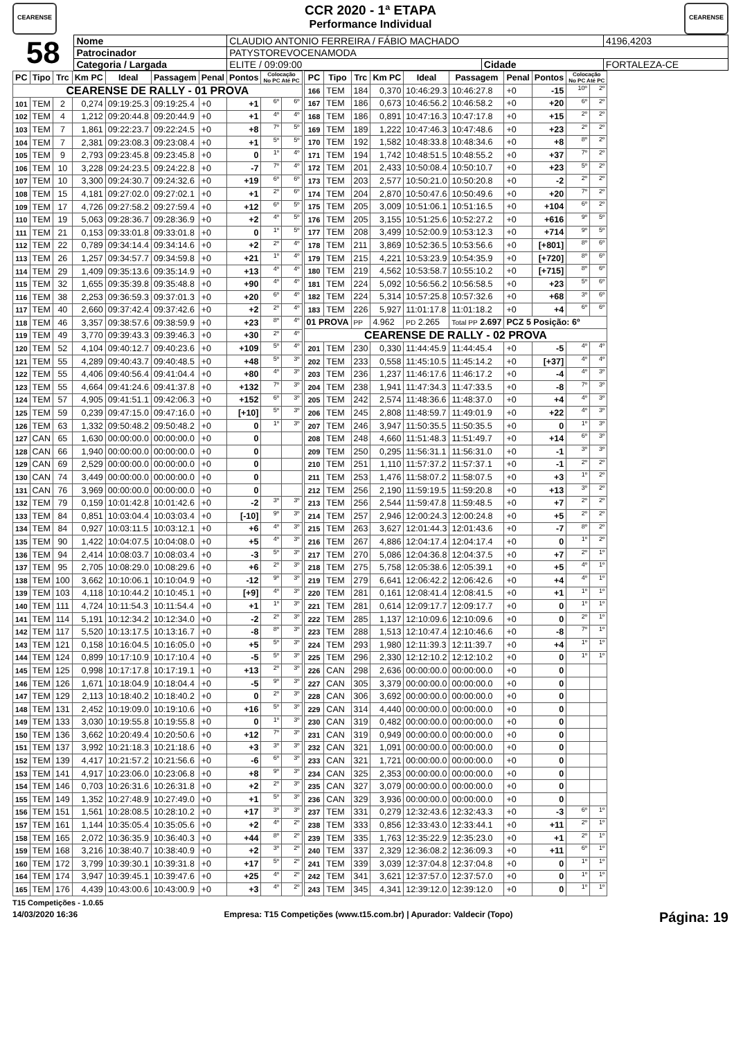CEARENSE
CCR 2020 - 1ª ETAPA
Performance Individual
CEARENSE
| 58 | Nome | CLAUDIO ANTONIO FERREIRA / FÁBIO MACHADO | | | 4196,4203 |
| | Patrocinador | PATYSTOREVOCENAMODA | | | |
| | Categoria / Largada | ELITE / 09:09:00 | Cidade | FORTALEZA-CE | |
| PC | Tipo | Trc | Km PC | Ideal | Passagem | Penal | Pontos | Colocação No PC Até PC | |
| --- | --- | --- | --- | --- | --- | --- | --- | --- | --- |
| CEARENSE DE RALLY - 01 PROVA | | | | | | | | | |
| 101 | TEM | 2 | 0,274 | 09:19:25.3 | 09:19:25.4 | +0 | +1 | 6º | 6º |
| 102 | TEM | 4 | 1,212 | 09:20:44.8 | 09:20:44.9 | +0 | +1 | 4º | 4º |
| 103 | TEM | 7 | 1,861 | 09:22:23.7 | 09:22:24.5 | +0 | +8 | 7º | 5º |
| 104 | TEM | 7 | 2,381 | 09:23:08.3 | 09:23:08.4 | +0 | +1 | 5º | 5º |
| 105 | TEM | 9 | 2,793 | 09:23:45.8 | 09:23:45.8 | +0 | 0 | 1º | 4º |
| 106 | TEM | 10 | 3,228 | 09:24:23.5 | 09:24:22.8 | +0 | -7 | 7º | 4º |
| 107 | TEM | 10 | 3,300 | 09:24:30.7 | 09:24:32.6 | +0 | +19 | 6º | 6º |
| 108 | TEM | 15 | 4,181 | 09:27:02.0 | 09:27:02.1 | +0 | +1 | 2º | 6º |
| 109 | TEM | 17 | 4,726 | 09:27:58.2 | 09:27:59.4 | +0 | +12 | 6º | 5º |
| 110 | TEM | 19 | 5,063 | 09:28:36.7 | 09:28:36.9 | +0 | +2 | 4º | 5º |
| 111 | TEM | 21 | 0,153 | 09:33:01.8 | 09:33:01.8 | +0 | 0 | 1º | 5º |
| 112 | TEM | 22 | 0,789 | 09:34:14.4 | 09:34:14.6 | +0 | +2 | 2º | 4º |
| 113 | TEM | 26 | 1,257 | 09:34:57.7 | 09:34:59.8 | +0 | +21 | 1º | 4º |
| 114 | TEM | 29 | 1,409 | 09:35:13.6 | 09:35:14.9 | +0 | +13 | 4º | 4º |
| 115 | TEM | 32 | 1,655 | 09:35:39.8 | 09:35:48.8 | +0 | +90 | 4º | 4º |
| 116 | TEM | 38 | 2,253 | 09:36:59.3 | 09:37:01.3 | +0 | +20 | 6º | 4º |
| 117 | TEM | 40 | 2,660 | 09:37:42.4 | 09:37:42.6 | +0 | +2 | 2º | 4º |
| 118 | TEM | 46 | 3,357 | 09:38:57.6 | 09:38:59.9 | +0 | +23 | 8º | 4º |
| 119 | TEM | 49 | 3,770 | 09:39:43.3 | 09:39:46.3 | +0 | +30 | 2º | 4º |
| 120 | TEM | 52 | 4,104 | 09:40:12.7 | 09:40:23.6 | +0 | +109 | 5º | 4º |
| 121 | TEM | 55 | 4,289 | 09:40:43.7 | 09:40:48.5 | +0 | +48 | 5º | 3º |
| 122 | TEM | 55 | 4,406 | 09:40:56.4 | 09:41:04.4 | +0 | +80 | 4º | 3º |
| 123 | TEM | 55 | 4,664 | 09:41:24.6 | 09:41:37.8 | +0 | +132 | 7º | 3º |
| 124 | TEM | 57 | 4,905 | 09:41:51.1 | 09:42:06.3 | +0 | +152 | 6º | 3º |
| 125 | TEM | 59 | 0,239 | 09:47:15.0 | 09:47:16.0 | +0 | [+10] | 5º | 3º |
| 126 | TEM | 63 | 1,332 | 09:50:48.2 | 09:50:48.2 | +0 | 0 | 1º | 3º |
| 127 | CAN | 65 | 1,630 | 00:00:00.0 | 00:00:00.0 | +0 | 0 | | |
| 128 | CAN | 66 | 1,940 | 00:00:00.0 | 00:00:00.0 | +0 | 0 | | |
| 129 | CAN | 69 | 2,529 | 00:00:00.0 | 00:00:00.0 | +0 | 0 | | |
| 130 | CAN | 74 | 3,449 | 00:00:00.0 | 00:00:00.0 | +0 | 0 | | |
| 131 | CAN | 76 | 3,969 | 00:00:00.0 | 00:00:00.0 | +0 | 0 | | |
| 132 | TEM | 79 | 0,159 | 10:01:42.8 | 10:01:42.6 | +0 | -2 | 3º | 3º |
| 133 | TEM | 84 | 0,851 | 10:03:04.4 | 10:03:03.4 | +0 | [-10] | 9º | 3º |
| 134 | TEM | 84 | 0,927 | 10:03:11.5 | 10:03:12.1 | +0 | +6 | 4º | 3º |
| 135 | TEM | 90 | 1,422 | 10:04:07.5 | 10:04:08.0 | +0 | +5 | 4º | 3º |
| 136 | TEM | 94 | 2,414 | 10:08:03.7 | 10:08:03.4 | +0 | -3 | 5º | 3º |
| 137 | TEM | 95 | 2,705 | 10:08:29.0 | 10:08:29.6 | +0 | +6 | 2º | 3º |
| 138 | TEM | 100 | 3,662 | 10:10:06.1 | 10:10:04.9 | +0 | -12 | 9º | 3º |
| 139 | TEM | 103 | 4,118 | 10:10:44.2 | 10:10:45.1 | +0 | [+9] | 4º | 3º |
| 140 | TEM | 111 | 4,724 | 10:11:54.3 | 10:11:54.4 | +0 | +1 | 1º | 3º |
| 141 | TEM | 114 | 5,191 | 10:12:34.2 | 10:12:34.0 | +0 | -2 | 2º | 3º |
| 142 | TEM | 117 | 5,520 | 10:13:17.5 | 10:13:16.7 | +0 | -8 | 8º | 3º |
| 143 | TEM | 121 | 0,158 | 10:16:04.5 | 10:16:05.0 | +0 | +5 | 5º | 3º |
| 144 | TEM | 124 | 0,899 | 10:17:10.9 | 10:17:10.4 | +0 | -5 | 5º | 3º |
| 145 | TEM | 125 | 0,998 | 10:17:17.8 | 10:17:19.1 | +0 | +13 | 2º | 3º |
| 146 | TEM | 126 | 1,671 | 10:18:04.9 | 10:18:04.4 | +0 | -5 | 9º | 3º |
| 147 | TEM | 129 | 2,113 | 10:18:40.2 | 10:18:40.2 | +0 | 0 | 2º | 3º |
| 148 | TEM | 131 | 2,452 | 10:19:09.0 | 10:19:10.6 | +0 | +16 | 5º | 3º |
| 149 | TEM | 133 | 3,030 | 10:19:55.8 | 10:19:55.8 | +0 | 0 | 1º | 3º |
| 150 | TEM | 136 | 3,662 | 10:20:49.4 | 10:20:50.6 | +0 | +12 | 7º | 3º |
| 151 | TEM | 137 | 3,992 | 10:21:18.3 | 10:21:18.6 | +0 | +3 | 3º | 3º |
| 152 | TEM | 139 | 4,417 | 10:21:57.2 | 10:21:56.6 | +0 | -6 | 6º | 3º |
| 153 | TEM | 141 | 4,917 | 10:23:06.0 | 10:23:06.8 | +0 | +8 | 9º | 3º |
| 154 | TEM | 146 | 0,703 | 10:26:31.6 | 10:26:31.8 | +0 | +2 | 2º | 3º |
| 155 | TEM | 149 | 1,352 | 10:27:48.9 | 10:27:49.0 | +0 | +1 | 5º | 3º |
| 156 | TEM | 151 | 1,561 | 10:28:08.5 | 10:28:10.2 | +0 | +17 | 3º | 3º |
| 157 | TEM | 161 | 1,144 | 10:35:05.4 | 10:35:05.6 | +0 | +2 | 4º | 2º |
| 158 | TEM | 165 | 2,072 | 10:36:35.9 | 10:36:40.3 | +0 | +44 | 8º | 2º |
| 159 | TEM | 168 | 3,216 | 10:38:40.7 | 10:38:40.9 | +0 | +2 | 3º | 2º |
| 160 | TEM | 172 | 3,799 | 10:39:30.1 | 10:39:31.8 | +0 | +17 | 5º | 2º |
| 164 | TEM | 174 | 3,947 | 10:39:45.1 | 10:39:47.6 | +0 | +25 | 4º | 2º |
| 165 | TEM | 176 | 4,439 | 10:43:00.6 | 10:43:00.9 | +0 | +3 | 4º | 2º |
| PC | Tipo | Trc | Km PC | Ideal | Passagem | Penal | Pontos | Colocação No PC Até PC | |
| --- | --- | --- | --- | --- | --- | --- | --- | --- | --- |
| 166 | TEM | 184 | 0,370 | 10:46:29.3 | 10:46:27.8 | +0 | -15 | 10º | 2º |
| 167 | TEM | 186 | 0,673 | 10:46:56.2 | 10:46:58.2 | +0 | +20 | 6º | 2º |
| 168 | TEM | 186 | 0,891 | 10:47:16.3 | 10:47:17.8 | +0 | +15 | 2º | 2º |
| 169 | TEM | 189 | 1,222 | 10:47:46.3 | 10:47:48.6 | +0 | +23 | 2º | 2º |
| 170 | TEM | 192 | 1,582 | 10:48:33.8 | 10:48:34.6 | +0 | +8 | 8º | 2º |
| 171 | TEM | 194 | 1,742 | 10:48:51.5 | 10:48:55.2 | +0 | +37 | 7º | 2º |
| 172 | TEM | 201 | 2,433 | 10:50:08.4 | 10:50:10.7 | +0 | +23 | 5º | 2º |
| 173 | TEM | 203 | 2,577 | 10:50:21.0 | 10:50:20.8 | +0 | -2 | 2º | 2º |
| 174 | TEM | 204 | 2,870 | 10:50:47.6 | 10:50:49.6 | +0 | +20 | 7º | 2º |
| 175 | TEM | 205 | 3,009 | 10:51:06.1 | 10:51:16.5 | +0 | +104 | 6º | 2º |
| 176 | TEM | 205 | 3,155 | 10:51:25.6 | 10:52:27.2 | +0 | +616 | 9º | 5º |
| 177 | TEM | 208 | 3,499 | 10:52:00.9 | 10:53:12.3 | +0 | +714 | 9º | 5º |
| 178 | TEM | 211 | 3,869 | 10:52:36.5 | 10:53:56.6 | +0 | [+801] | 8º | 6º |
| 179 | TEM | 215 | 4,221 | 10:53:23.9 | 10:54:35.9 | +0 | [+720] | 8º | 6º |
| 180 | TEM | 219 | 4,562 | 10:53:58.7 | 10:55:10.2 | +0 | [+715] | 8º | 6º |
| 181 | TEM | 224 | 5,092 | 10:56:56.2 | 10:56:58.5 | +0 | +23 | 5º | 6º |
| 182 | TEM | 224 | 5,314 | 10:57:25.8 | 10:57:32.6 | +0 | +68 | 3º | 6º |
| 183 | TEM | 226 | 5,927 | 11:01:17.8 | 11:01:18.2 | +0 | +4 | 6º | 6º |
| 01 PROVA | | PP | 4.962 | PD 2.265 | Total PP 2.697 | PCZ 5 Posição: 6º | | | |
| CEARENSE DE RALLY - 02 PROVA | | | | | | | | | |
| 201 | TEM | 230 | 0,330 | 11:44:45.9 | 11:44:45.4 | +0 | -5 | 4º | 4º |
| 202 | TEM | 233 | 0,558 | 11:45:10.5 | 11:45:14.2 | +0 | [+37] | 4º | 4º |
| 203 | TEM | 236 | 1,237 | 11:46:17.6 | 11:46:17.2 | +0 | -4 | 4º | 3º |
| 204 | TEM | 238 | 1,941 | 11:47:34.3 | 11:47:33.5 | +0 | -8 | 7º | 3º |
| 205 | TEM | 242 | 2,574 | 11:48:36.6 | 11:48:37.0 | +0 | +4 | 4º | 3º |
| 206 | TEM | 245 | 2,808 | 11:48:59.7 | 11:49:01.9 | +0 | +22 | 4º | 3º |
| 207 | TEM | 246 | 3,947 | 11:50:35.5 | 11:50:35.5 | +0 | 0 | 1º | 3º |
| 208 | TEM | 248 | 4,660 | 11:51:48.3 | 11:51:49.7 | +0 | +14 | 6º | 3º |
| 209 | TEM | 250 | 0,295 | 11:56:31.1 | 11:56:31.0 | +0 | -1 | 3º | 3º |
| 210 | TEM | 251 | 1,110 | 11:57:37.2 | 11:57:37.1 | +0 | -1 | 2º | 2º |
| 211 | TEM | 253 | 1,476 | 11:58:07.2 | 11:58:07.5 | +0 | +3 | 1º | 2º |
| 212 | TEM | 256 | 2,190 | 11:59:19.5 | 11:59:20.8 | +0 | +13 | 3º | 2º |
| 213 | TEM | 256 | 2,544 | 11:59:47.8 | 11:59:48.5 | +0 | +7 | 2º | 2º |
| 214 | TEM | 257 | 2,946 | 12:00:24.3 | 12:00:24.8 | +0 | +5 | 2º | 2º |
| 215 | TEM | 263 | 3,627 | 12:01:44.3 | 12:01:43.6 | +0 | -7 | 8º | 2º |
| 216 | TEM | 267 | 4,886 | 12:04:17.4 | 12:04:17.4 | +0 | 0 | 1º | 2º |
| 217 | TEM | 270 | 5,086 | 12:04:36.8 | 12:04:37.5 | +0 | +7 | 2º | 1º |
| 218 | TEM | 275 | 5,758 | 12:05:38.6 | 12:05:39.1 | +0 | +5 | 4º | 1º |
| 219 | TEM | 279 | 6,641 | 12:06:42.2 | 12:06:42.6 | +0 | +4 | 4º | 1º |
| 220 | TEM | 281 | 0,161 | 12:08:41.4 | 12:08:41.5 | +0 | +1 | 1º | 1º |
| 221 | TEM | 281 | 0,614 | 12:09:17.7 | 12:09:17.7 | +0 | 0 | 1º | 1º |
| 222 | TEM | 285 | 1,137 | 12:10:09.6 | 12:10:09.6 | +0 | 0 | 2º | 1º |
| 223 | TEM | 288 | 1,513 | 12:10:47.4 | 12:10:46.6 | +0 | -8 | 7º | 1º |
| 224 | TEM | 293 | 1,980 | 12:11:39.3 | 12:11:39.7 | +0 | +4 | 1º | 1º |
| 225 | TEM | 296 | 2,330 | 12:12:10.2 | 12:12:10.2 | +0 | 0 | 1º | 1º |
| 226 | CAN | 298 | 2,636 | 00:00:00.0 | 00:00:00.0 | +0 | 0 | | |
| 227 | CAN | 305 | 3,379 | 00:00:00.0 | 00:00:00.0 | +0 | 0 | | |
| 228 | CAN | 306 | 3,692 | 00:00:00.0 | 00:00:00.0 | +0 | 0 | | |
| 229 | CAN | 314 | 4,440 | 00:00:00.0 | 00:00:00.0 | +0 | 0 | | |
| 230 | CAN | 319 | 0,482 | 00:00:00.0 | 00:00:00.0 | +0 | 0 | | |
| 231 | CAN | 319 | 0,949 | 00:00:00.0 | 00:00:00.0 | +0 | 0 | | |
| 232 | CAN | 321 | 1,091 | 00:00:00.0 | 00:00:00.0 | +0 | 0 | | |
| 233 | CAN | 321 | 1,721 | 00:00:00.0 | 00:00:00.0 | +0 | 0 | | |
| 234 | CAN | 325 | 2,353 | 00:00:00.0 | 00:00:00.0 | +0 | 0 | | |
| 235 | CAN | 327 | 3,079 | 00:00:00.0 | 00:00:00.0 | +0 | 0 | | |
| 236 | CAN | 329 | 3,936 | 00:00:00.0 | 00:00:00.0 | +0 | 0 | | |
| 237 | TEM | 331 | 0,279 | 12:32:43.6 | 12:32:43.3 | +0 | -3 | 6º | 1º |
| 238 | TEM | 333 | 0,856 | 12:33:43.0 | 12:33:44.1 | +0 | +11 | 2º | 1º |
| 239 | TEM | 335 | 1,763 | 12:35:22.9 | 12:35:23.0 | +0 | +1 | 2º | 1º |
| 240 | TEM | 337 | 2,329 | 12:36:08.2 | 12:36:09.3 | +0 | +11 | 6º | 1º |
| 241 | TEM | 339 | 3,039 | 12:37:04.8 | 12:37:04.8 | +0 | 0 | 1º | 1º |
| 242 | TEM | 341 | 3,621 | 12:37:57.0 | 12:37:57.0 | +0 | 0 | 1º | 1º |
| 243 | TEM | 345 | 4,341 | 12:39:12.0 | 12:39:12.0 | +0 | 0 | 1º | 1º |
T15 Competições - 1.0.65
14/03/2020 16:36 Empresa: T15 Competições (www.t15.com.br) | Apurador: Valdecir (Topo) Página: 19